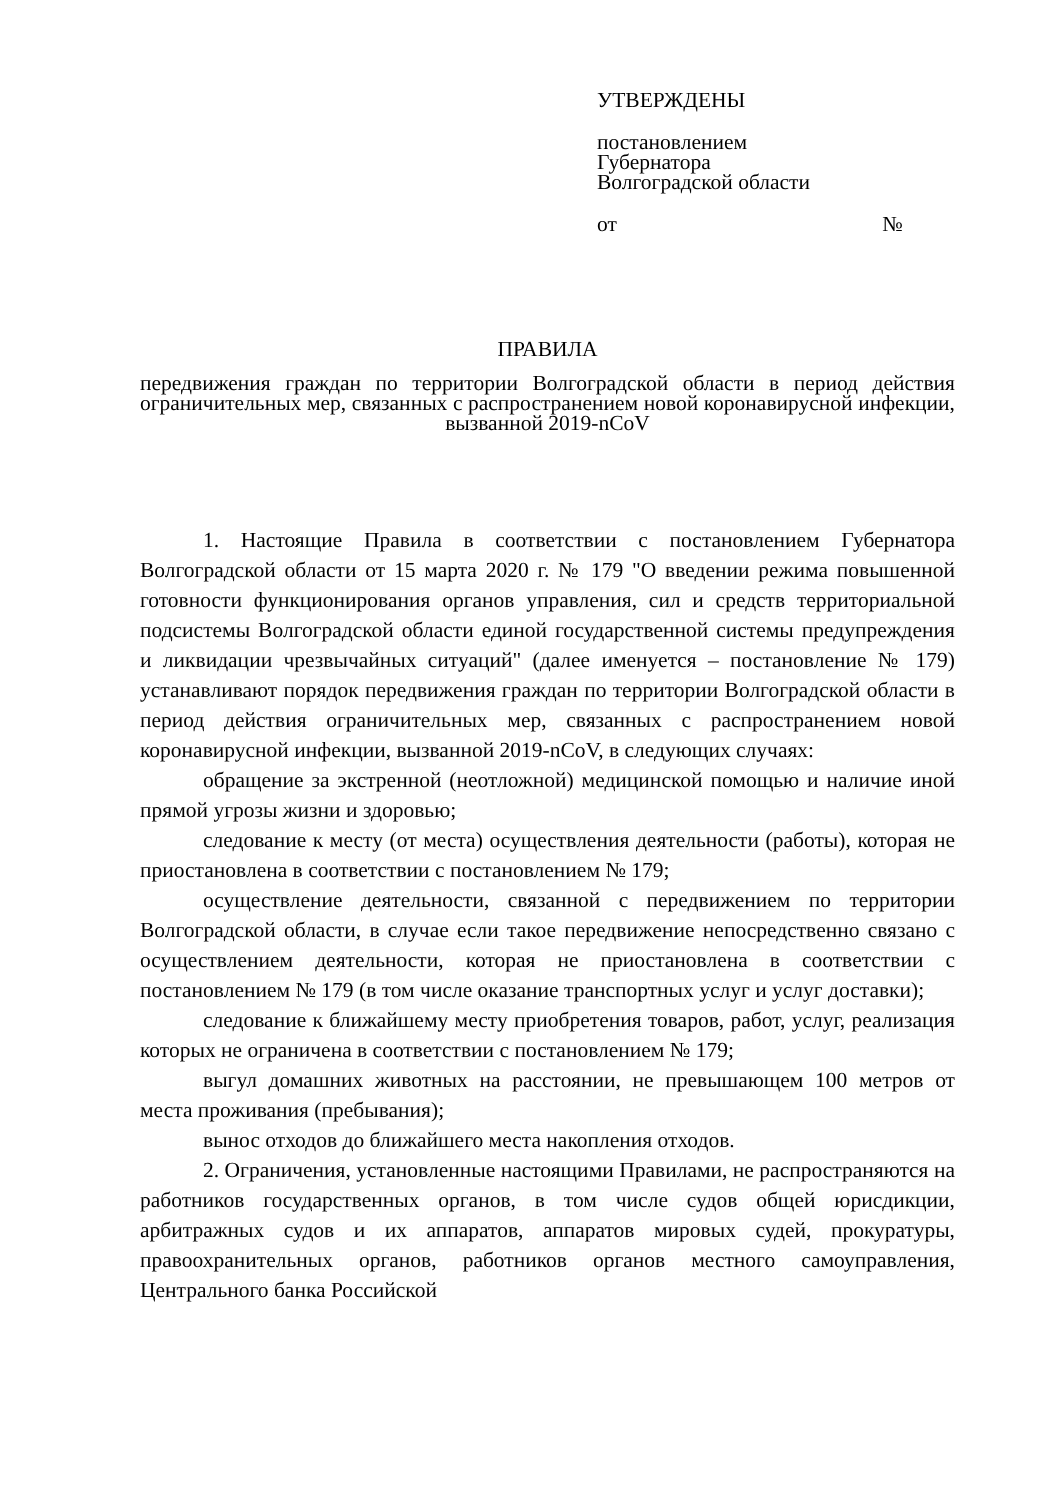УТВЕРЖДЕНЫ
постановлением
Губернатора
Волгоградской области
от №
ПРАВИЛА
передвижения граждан по территории Волгоградской области в период действия ограничительных мер, связанных с распространением новой коронавирусной инфекции, вызванной 2019-nCoV
1. Настоящие Правила в соответствии с постановлением Губернатора Волгоградской области от 15 марта 2020 г. № 179 "О введении режима повышенной готовности функционирования органов управления, сил и средств территориальной подсистемы Волгоградской области единой государственной системы предупреждения и ликвидации чрезвычайных ситуаций" (далее именуется – постановление № 179) устанавливают порядок передвижения граждан по территории Волгоградской области в период действия ограничительных мер, связанных с распространением новой коронавирусной инфекции, вызванной 2019-nCoV, в следующих случаях:
обращение за экстренной (неотложной) медицинской помощью и наличие иной прямой угрозы жизни и здоровью;
следование к месту (от места) осуществления деятельности (работы), которая не приостановлена в соответствии с постановлением № 179;
осуществление деятельности, связанной с передвижением по территории Волгоградской области, в случае если такое передвижение непосредственно связано с осуществлением деятельности, которая не приостановлена в соответствии с постановлением № 179 (в том числе оказание транспортных услуг и услуг доставки);
следование к ближайшему месту приобретения товаров, работ, услуг, реализация которых не ограничена в соответствии с постановлением № 179;
выгул домашних животных на расстоянии, не превышающем 100 метров от места проживания (пребывания);
вынос отходов до ближайшего места накопления отходов.
2. Ограничения, установленные настоящими Правилами, не распространяются на работников государственных органов, в том числе судов общей юрисдикции, арбитражных судов и их аппаратов, аппаратов мировых судей, прокуратуры, правоохранительных органов, работников органов местного самоуправления, Центрального банка Российской